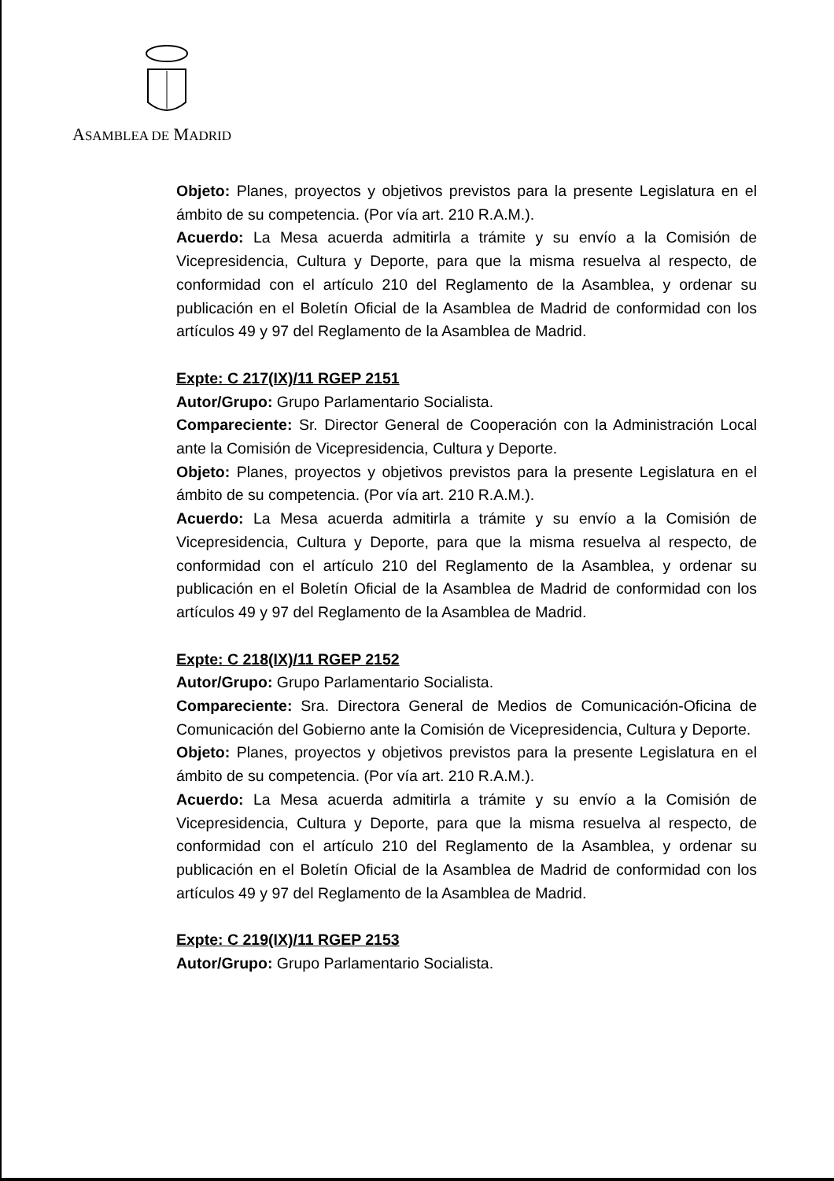ASAMBLEA DE MADRID
Objeto: Planes, proyectos y objetivos previstos para la presente Legislatura en el ámbito de su competencia. (Por vía art. 210 R.A.M.).
Acuerdo: La Mesa acuerda admitirla a trámite y su envío a la Comisión de Vicepresidencia, Cultura y Deporte, para que la misma resuelva al respecto, de conformidad con el artículo 210 del Reglamento de la Asamblea, y ordenar su publicación en el Boletín Oficial de la Asamblea de Madrid de conformidad con los artículos 49 y 97 del Reglamento de la Asamblea de Madrid.
Expte: C 217(IX)/11 RGEP 2151
Autor/Grupo: Grupo Parlamentario Socialista.
Compareciente: Sr. Director General de Cooperación con la Administración Local ante la Comisión de Vicepresidencia, Cultura y Deporte.
Objeto: Planes, proyectos y objetivos previstos para la presente Legislatura en el ámbito de su competencia. (Por vía art. 210 R.A.M.).
Acuerdo: La Mesa acuerda admitirla a trámite y su envío a la Comisión de Vicepresidencia, Cultura y Deporte, para que la misma resuelva al respecto, de conformidad con el artículo 210 del Reglamento de la Asamblea, y ordenar su publicación en el Boletín Oficial de la Asamblea de Madrid de conformidad con los artículos 49 y 97 del Reglamento de la Asamblea de Madrid.
Expte: C 218(IX)/11 RGEP 2152
Autor/Grupo: Grupo Parlamentario Socialista.
Compareciente: Sra. Directora General de Medios de Comunicación-Oficina de Comunicación del Gobierno ante la Comisión de Vicepresidencia, Cultura y Deporte.
Objeto: Planes, proyectos y objetivos previstos para la presente Legislatura en el ámbito de su competencia. (Por vía art. 210 R.A.M.).
Acuerdo: La Mesa acuerda admitirla a trámite y su envío a la Comisión de Vicepresidencia, Cultura y Deporte, para que la misma resuelva al respecto, de conformidad con el artículo 210 del Reglamento de la Asamblea, y ordenar su publicación en el Boletín Oficial de la Asamblea de Madrid de conformidad con los artículos 49 y 97 del Reglamento de la Asamblea de Madrid.
Expte: C 219(IX)/11 RGEP 2153
Autor/Grupo: Grupo Parlamentario Socialista.